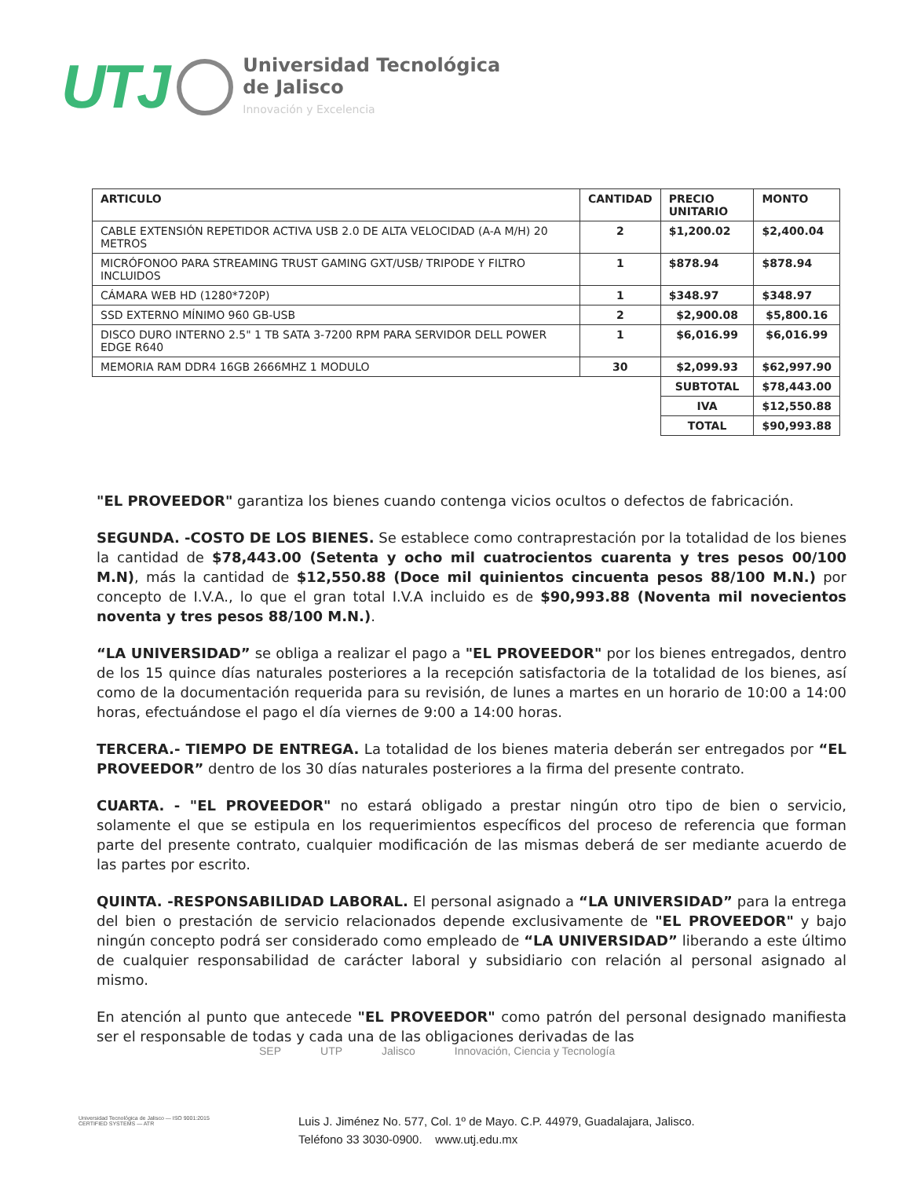UTJ
Universidad Tecnológica
de Jalisco
Innovación y Excelencia
| ARTICULO | CANTIDAD | PRECIO UNITARIO | MONTO |
| --- | --- | --- | --- |
| CABLE EXTENSIÓN REPETIDOR ACTIVA USB 2.0 DE ALTA VELOCIDAD (A-A M/H) 20 METROS | 2 | $1,200.02 | $2,400.04 |
| MICRÓFONOO PARA STREAMING TRUST GAMING GXT/USB/ TRIPODE Y FILTRO INCLUIDOS | 1 | $878.94 | $878.94 |
| CÁMARA WEB HD (1280*720P) | 1 | $348.97 | $348.97 |
| SSD EXTERNO MÍNIMO 960 GB-USB | 2 | $2,900.08 | $5,800.16 |
| DISCO DURO INTERNO 2.5" 1 TB SATA 3-7200 RPM PARA SERVIDOR DELL POWER EDGE R640 | 1 | $6,016.99 | $6,016.99 |
| MEMORIA RAM DDR4 16GB 2666MHZ 1 MODULO | 30 | $2,099.93 | $62,997.90 |
| | | SUBTOTAL | $78,443.00 |
| | | IVA | $12,550.88 |
| | | TOTAL | $90,993.88 |
"EL PROVEEDOR" garantiza los bienes cuando contenga vicios ocultos o defectos de fabricación.
SEGUNDA. -COSTO DE LOS BIENES. Se establece como contraprestación por la totalidad de los bienes la cantidad de $78,443.00 (Setenta y ocho mil cuatrocientos cuarenta y tres pesos 00/100 M.N), más la cantidad de $12,550.88 (Doce mil quinientos cincuenta pesos 88/100 M.N.) por concepto de I.V.A., lo que el gran total I.V.A incluido es de $90,993.88 (Noventa mil novecientos noventa y tres pesos 88/100 M.N.).
“LA UNIVERSIDAD” se obliga a realizar el pago a "EL PROVEEDOR" por los bienes entregados, dentro de los 15 quince días naturales posteriores a la recepción satisfactoria de la totalidad de los bienes, así como de la documentación requerida para su revisión, de lunes a martes en un horario de 10:00 a 14:00 horas, efectuándose el pago el día viernes de 9:00 a 14:00 horas.
TERCERA.- TIEMPO DE ENTREGA. La totalidad de los bienes materia deberán ser entregados por “EL PROVEEDOR” dentro de los 30 días naturales posteriores a la firma del presente contrato.
CUARTA. - "EL PROVEEDOR" no estará obligado a prestar ningún otro tipo de bien o servicio, solamente el que se estipula en los requerimientos específicos del proceso de referencia que forman parte del presente contrato, cualquier modificación de las mismas deberá de ser mediante acuerdo de las partes por escrito.
QUINTA. -RESPONSABILIDAD LABORAL. El personal asignado a “LA UNIVERSIDAD” para la entrega del bien o prestación de servicio relacionados depende exclusivamente de "EL PROVEEDOR" y bajo ningún concepto podrá ser considerado como empleado de “LA UNIVERSIDAD” liberando a este último de cualquier responsabilidad de carácter laboral y subsidiario con relación al personal asignado al mismo.
En atención al punto que antecede "EL PROVEEDOR" como patrón del personal designado manifiesta ser el responsable de todas y cada una de las obligaciones derivadas de las
SEP UTP Jalisco Innovación, Ciencia y Tecnología
Universidad Tecnológica de Jalisco — ISO 9001:2015 CERTIFIED SYSTEMS — ATR
Luis J. Jiménez No. 577, Col. 1º de Mayo. C.P. 44979, Guadalajara, Jalisco.
Teléfono 33 3030-0900. www.utj.edu.mx